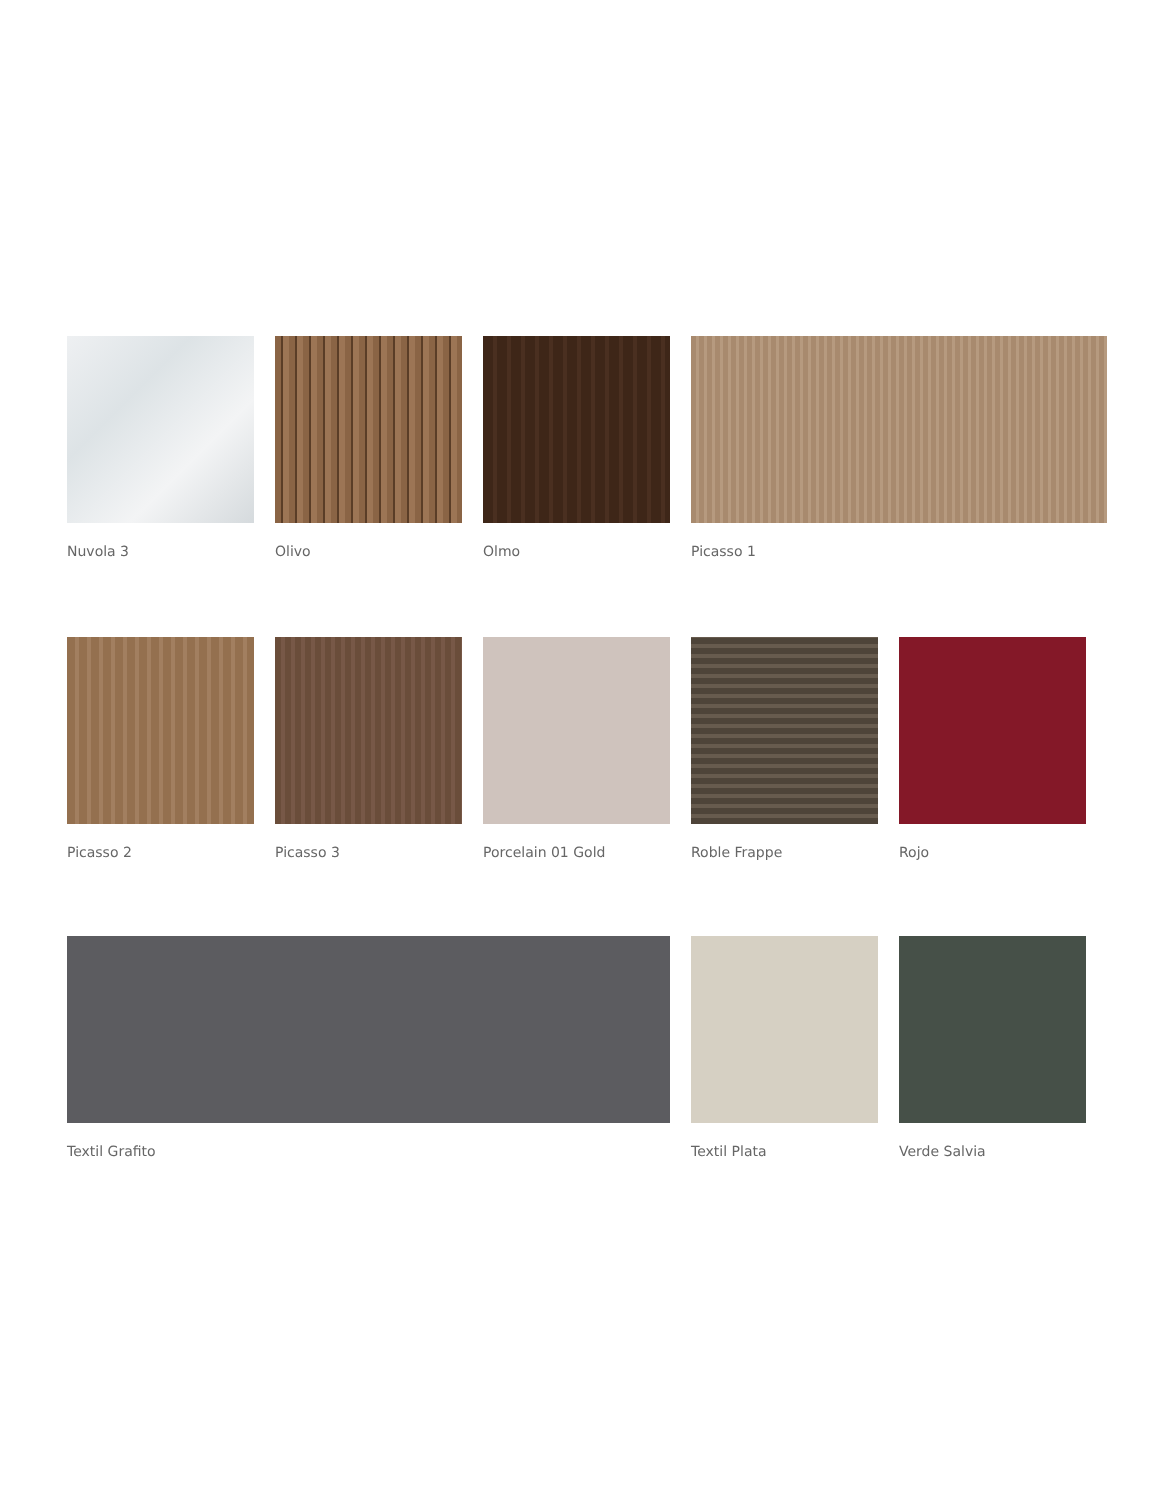Nuvola 3 Olivo Olmo Picasso 1
Picasso 2 Picasso 3 Porcelain 01 Gold Roble Frappe Rojo
Textil Grafito Textil Plata Verde Salvia